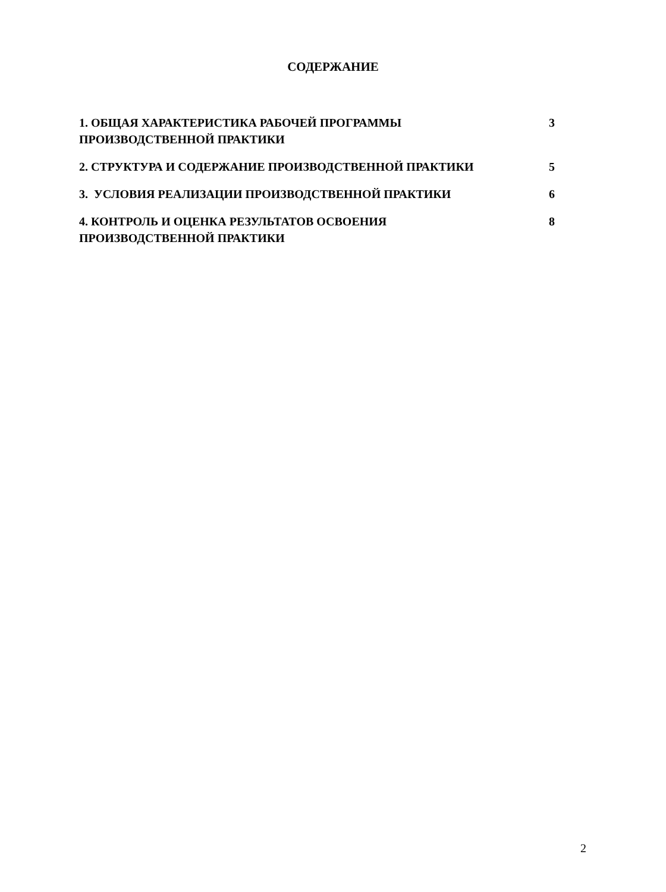СОДЕРЖАНИЕ
| 1. ОБЩАЯ ХАРАКТЕРИСТИКА РАБОЧЕЙ ПРОГРАММЫ ПРОИЗВОДСТВЕННОЙ ПРАКТИКИ | 3 |
| 2. СТРУКТУРА И СОДЕРЖАНИЕ ПРОИЗВОДСТВЕННОЙ ПРАКТИКИ | 5 |
| 3. УСЛОВИЯ РЕАЛИЗАЦИИ ПРОИЗВОДСТВЕННОЙ ПРАКТИКИ | 6 |
| 4. КОНТРОЛЬ И ОЦЕНКА РЕЗУЛЬТАТОВ ОСВОЕНИЯ ПРОИЗВОДСТВЕННОЙ ПРАКТИКИ | 8 |
2